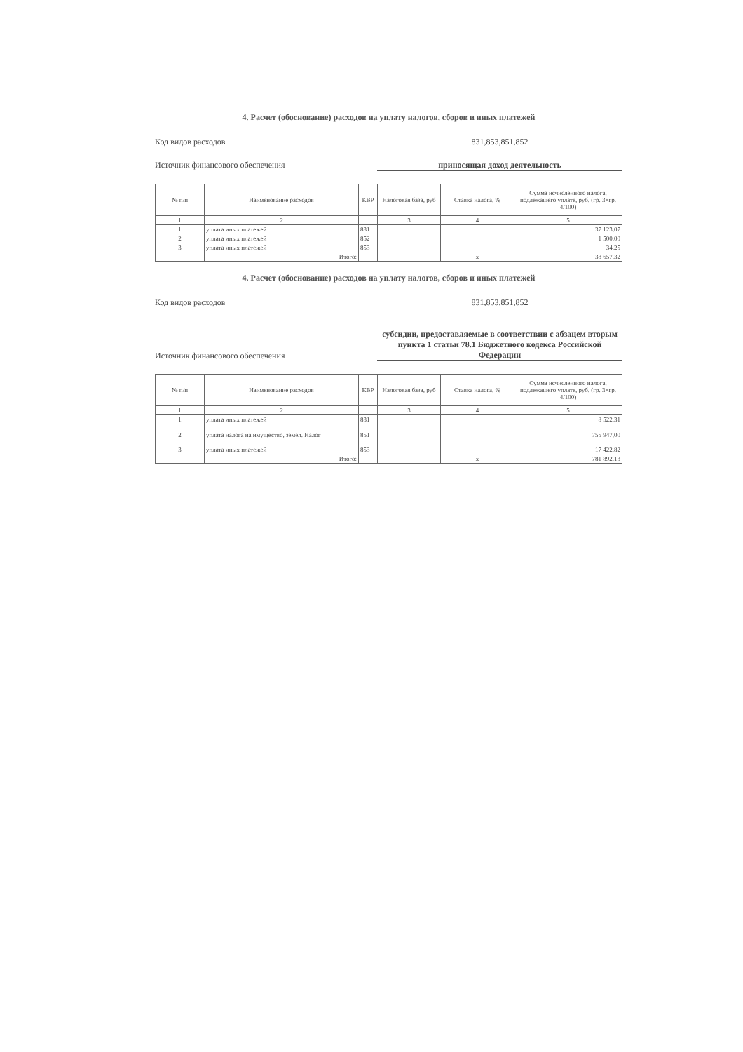4. Расчет (обоснование) расходов на уплату налогов, сборов и иных платежей
Код видов расходов 831,853,851,852
Источник финансового обеспечения приносящая доход деятельность
| № п/п | Наименование расходов | КВР | Налоговая база, руб | Ставка налога, % | Сумма исчисленного налога, подлежащего уплате, руб. (гр. 3×гр. 4/100) |
| --- | --- | --- | --- | --- | --- |
| 1 | 2 | | 3 | 4 | 5 |
| 1 | уплата иных платежей | 831 | | | 37 123,07 |
| 2 | уплата иных платежей | 852 | | | 1 500,00 |
| 3 | уплата иных платежей | 853 | | | 34,25 |
| | Итого: | | | х | 38 657,32 |
4. Расчет (обоснование) расходов на уплату налогов, сборов и иных платежей
Код видов расходов 831,853,851,852
Источник финансового обеспечения
субсидии, предоставляемые в соответствии с абзацем вторым пункта 1 статьи 78.1 Бюджетного кодекса Российской Федерации
| № п/п | Наименование расходов | КВР | Налоговая база, руб | Ставка налога, % | Сумма исчисленного налога, подлежащего уплате, руб. (гр. 3×гр. 4/100) |
| --- | --- | --- | --- | --- | --- |
| 1 | 2 | | 3 | 4 | 5 |
| 1 | уплата иных платежей | 831 | | | 8 522,31 |
| 2 | уплата налога на имущество, земел. Налог | 851 | | | 755 947,00 |
| 3 | уплата иных платежей | 853 | | | 17 422,82 |
| | Итого: | | | х | 781 892,13 |